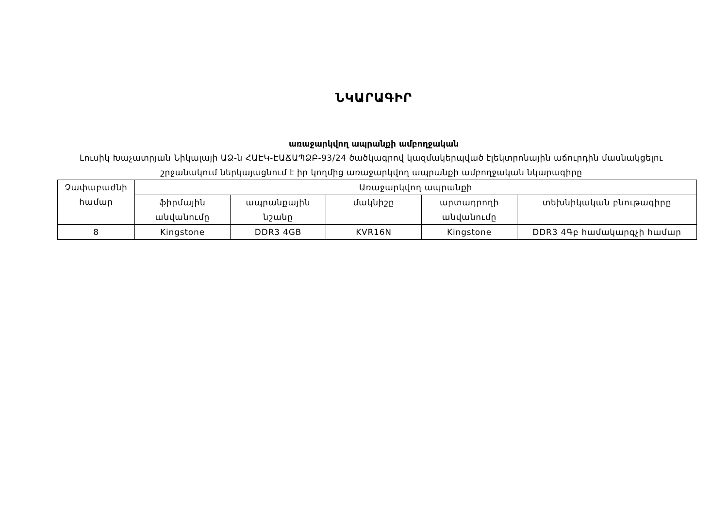ՆԿԱՐԱԳԻՐ
առաջարկվող ապրանքի ամբողջական
Լուսիկ Խաչատրյան Նիկալայի ԱՁ-ն ՀԱԷԿ-ԷԱՃԱՊՁԲ-93/24 ծածկագրով կազմակերպված էլեկտրոնային աճուրդին մասնակցելու շրջանակում ներկայացնում է իր կողմից առաջարկվող ապրանքի ամբողջական նկարագիրը
| Չափաբաժնի համար | Առաջարկվող ապրանքի | | | | |
| | ֆիրմային անվանումը | ապրանքային նշանը | մակնիշը | արտադրողի անվանումը | տեխնիկական բնութագիրը |
| 8 | Kingstone | DDR3 4GB | KVR16N | Kingstone | DDR3 4Գբ համակարգչի համար |